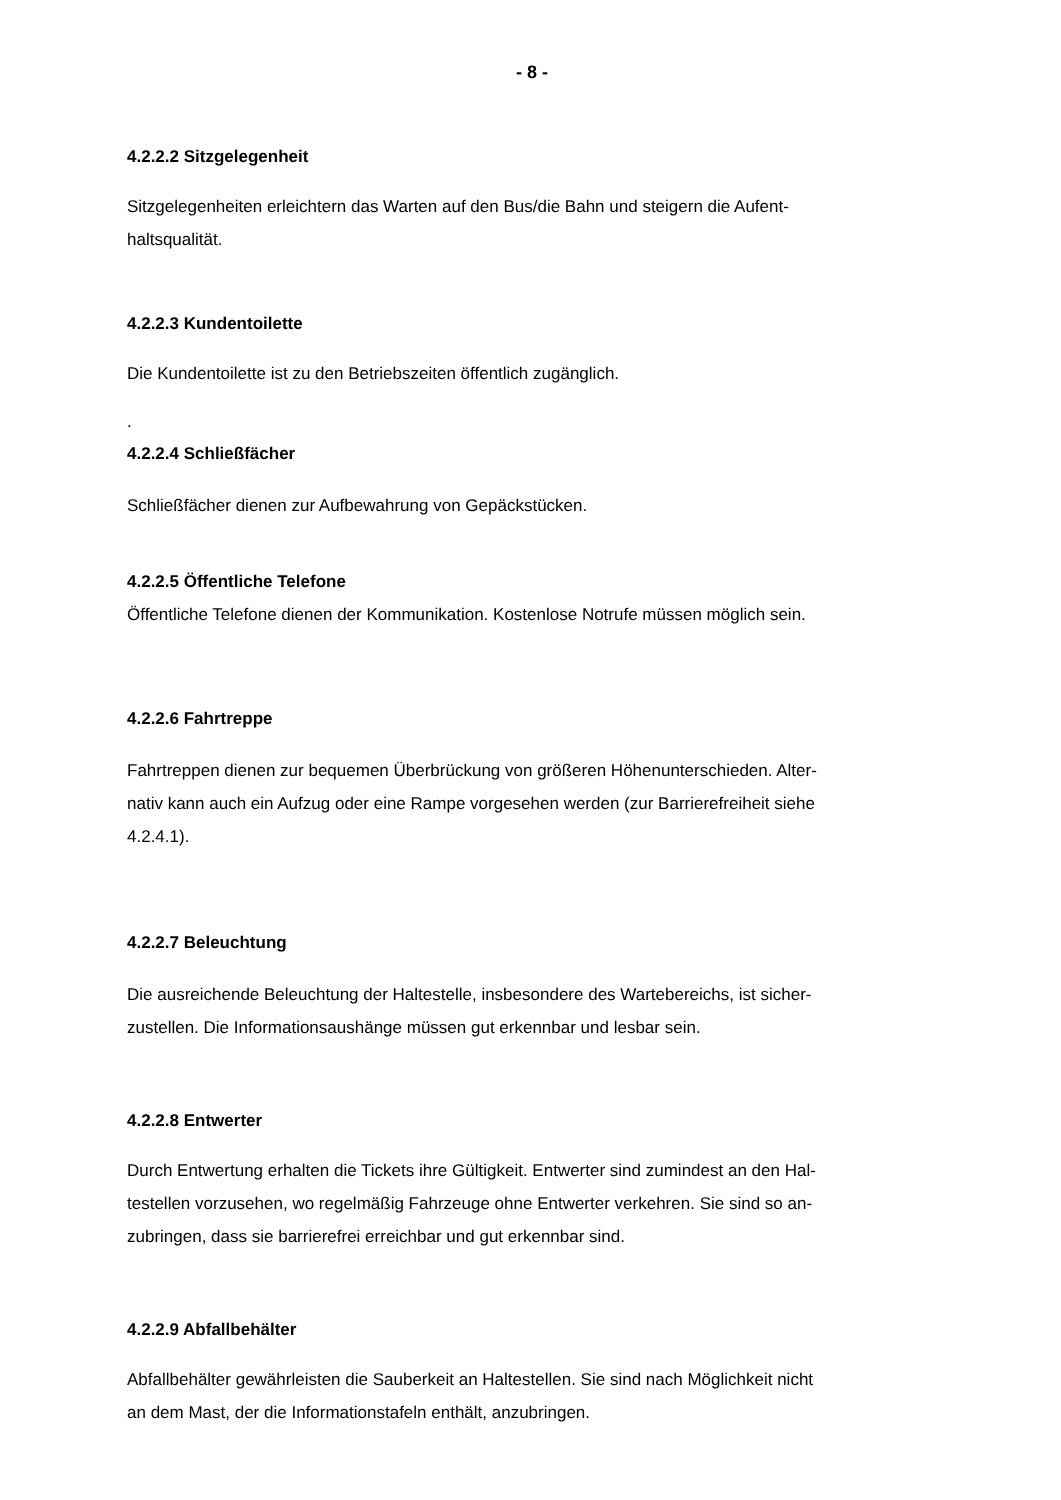- 8 -
4.2.2.2 Sitzgelegenheit
Sitzgelegenheiten erleichtern das Warten auf den Bus/die Bahn und steigern die Aufent-
haltsqualität.
4.2.2.3 Kundentoilette
Die Kundentoilette ist zu den Betriebszeiten öffentlich zugänglich.
.
4.2.2.4 Schließfächer
Schließfächer dienen zur Aufbewahrung von Gepäckstücken.
4.2.2.5 Öffentliche Telefone
Öffentliche Telefone dienen der Kommunikation. Kostenlose Notrufe müssen möglich sein.
4.2.2.6 Fahrtreppe
Fahrtreppen dienen zur bequemen Überbrückung von größeren Höhenunterschieden. Alter-
nativ kann auch ein Aufzug oder eine Rampe vorgesehen werden (zur Barrierefreiheit siehe
4.2.4.1).
4.2.2.7 Beleuchtung
Die ausreichende Beleuchtung der Haltestelle, insbesondere des Wartebereichs, ist sicher-
zustellen. Die Informationsaushänge müssen gut erkennbar und lesbar sein.
4.2.2.8 Entwerter
Durch Entwertung erhalten die Tickets ihre Gültigkeit. Entwerter sind zumindest an den Hal-
testellen vorzusehen, wo regelmäßig Fahrzeuge ohne Entwerter verkehren. Sie sind so an-
zubringen, dass sie barrierefrei erreichbar und gut erkennbar sind.
4.2.2.9 Abfallbehälter
Abfallbehälter gewährleisten die Sauberkeit an Haltestellen. Sie sind nach Möglichkeit nicht
an dem Mast, der die Informationstafeln enthält, anzubringen.